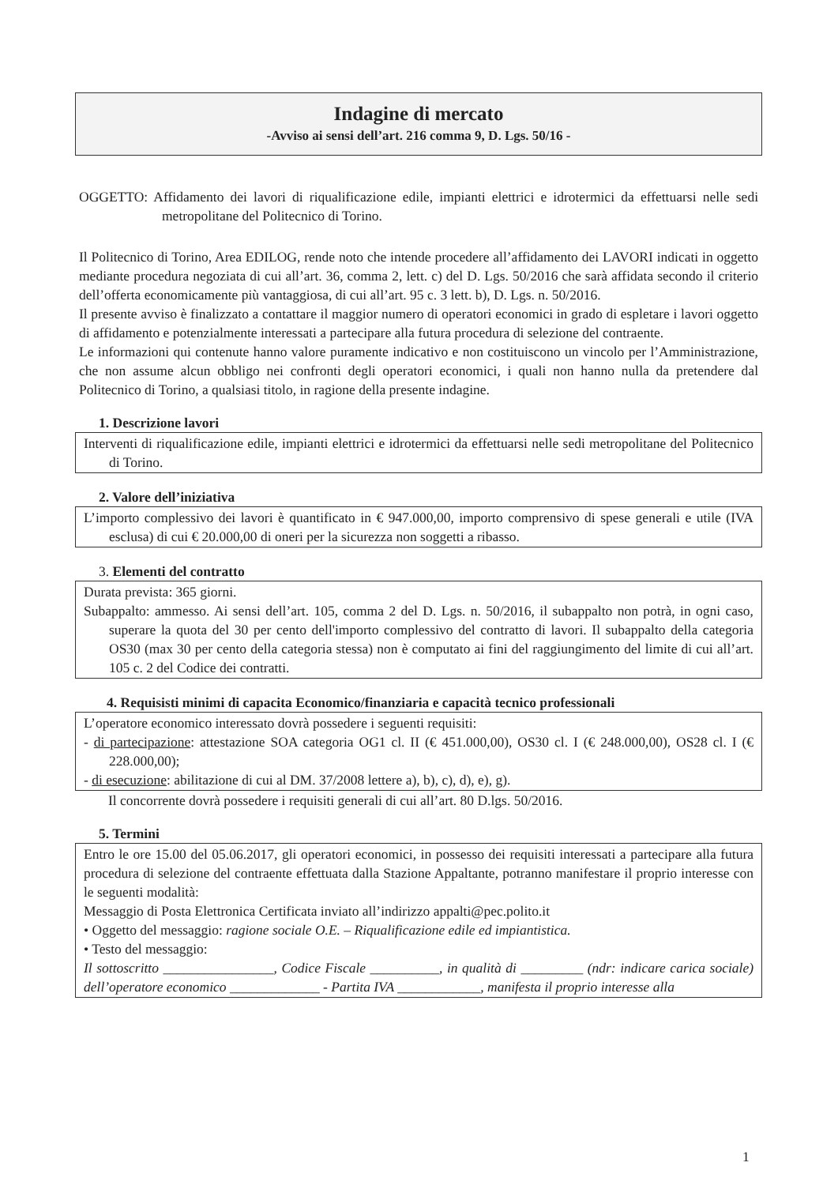Indagine di mercato
-Avviso ai sensi dell’art. 216 comma 9, D. Lgs. 50/16 -
OGGETTO: Affidamento dei lavori di riqualificazione edile, impianti elettrici e idrotermici da effettuarsi nelle sedi metropolitane del Politecnico di Torino.
Il Politecnico di Torino, Area EDILOG, rende noto che intende procedere all’affidamento dei LAVORI indicati in oggetto mediante procedura negoziata di cui all’art. 36, comma 2, lett. c) del D. Lgs. 50/2016 che sarà affidata secondo il criterio dell’offerta economicamente più vantaggiosa, di cui all’art. 95 c. 3 lett. b), D. Lgs. n. 50/2016.
Il presente avviso è finalizzato a contattare il maggior numero di operatori economici in grado di espletare i lavori oggetto di affidamento e potenzialmente interessati a partecipare alla futura procedura di selezione del contraente.
Le informazioni qui contenute hanno valore puramente indicativo e non costituiscono un vincolo per l’Amministrazione, che non assume alcun obbligo nei confronti degli operatori economici, i quali non hanno nulla da pretendere dal Politecnico di Torino, a qualsiasi titolo, in ragione della presente indagine.
1. Descrizione lavori
Interventi di riqualificazione edile, impianti elettrici e idrotermici da effettuarsi nelle sedi metropolitane del Politecnico di Torino.
2. Valore dell’iniziativa
L’importo complessivo dei lavori è quantificato in € 947.000,00, importo comprensivo di spese generali e utile (IVA esclusa) di cui € 20.000,00 di oneri per la sicurezza non soggetti a ribasso.
3. Elementi del contratto
Durata prevista: 365 giorni.
Subappalto: ammesso. Ai sensi dell’art. 105, comma 2 del D. Lgs. n. 50/2016, il subappalto non potrà, in ogni caso, superare la quota del 30 per cento dell'importo complessivo del contratto di lavori. Il subappalto della categoria OS30 (max 30 per cento della categoria stessa) non è computato ai fini del raggiungimento del limite di cui all’art. 105 c. 2 del Codice dei contratti.
4. Requisisti minimi di capacita Economico/finanziaria e capacità tecnico professionali
L’operatore economico interessato dovrà possedere i seguenti requisiti:
- di partecipazione: attestazione SOA categoria OG1 cl. II (€ 451.000,00), OS30 cl. I (€ 248.000,00), OS28 cl. I (€ 228.000,00);
- di esecuzione: abilitazione di cui al DM. 37/2008 lettere a), b), c), d), e), g).
Il concorrente dovrà possedere i requisiti generali di cui all’art. 80 D.lgs. 50/2016.
5. Termini
Entro le ore 15.00 del 05.06.2017, gli operatori economici, in possesso dei requisiti interessati a partecipare alla futura procedura di selezione del contraente effettuata dalla Stazione Appaltante, potranno manifestare il proprio interesse con le seguenti modalità:
Messaggio di Posta Elettronica Certificata inviato all’indirizzo appalti@pec.polito.it
• Oggetto del messaggio: ragione sociale O.E. – Riqualificazione edile ed impiantistica.
• Testo del messaggio:
Il sottoscritto ________________, Codice Fiscale __________, in qualità di _________ (ndr: indicare carica sociale) dell’operatore economico _____________ - Partita IVA ____________, manifesta il proprio interesse alla
1